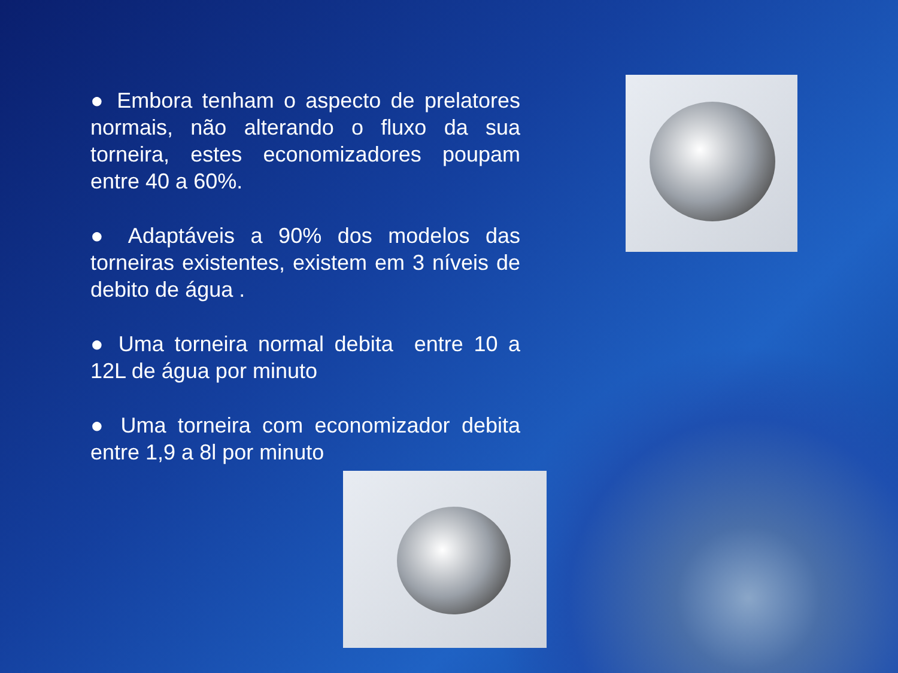● Embora tenham o aspecto de prelatores normais, não alterando o fluxo da sua torneira, estes economizadores poupam entre 40 a 60%.
● Adaptáveis a 90% dos modelos das torneiras existentes, existem em 3 níveis de debito de água .
● Uma torneira normal debita entre 10 a 12L de água por minuto
● Uma torneira com economizador debita entre 1,9 a 8l por minuto